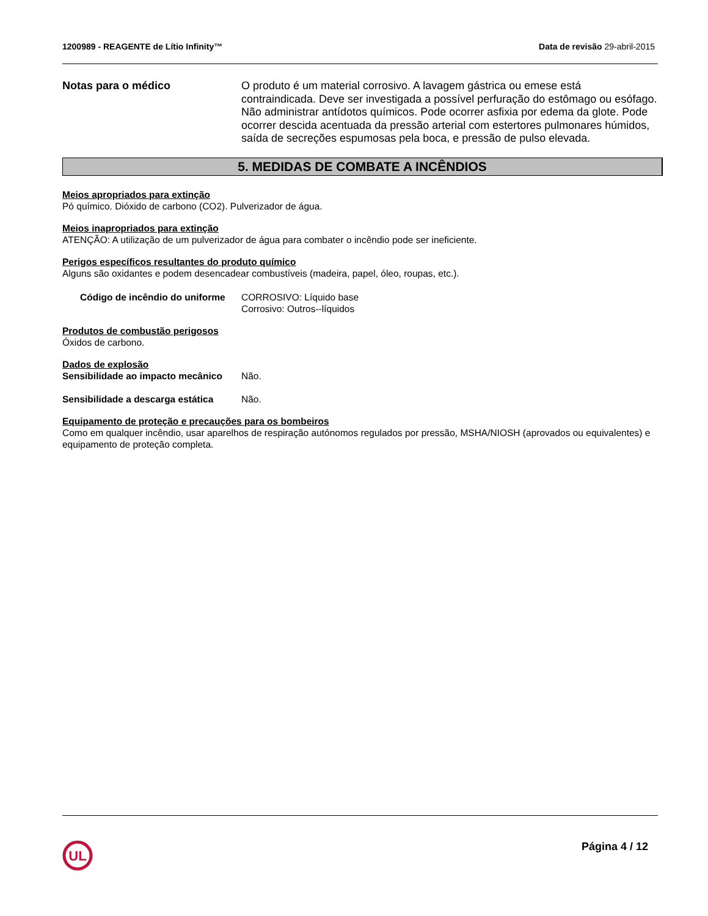1200989 - REAGENTE de Lítio Infinity™ Data de revisão 29-abril-2015
Notas para o médico O produto é um material corrosivo. A lavagem gástrica ou emese está contraindicada. Deve ser investigada a possível perfuração do estômago ou esófago. Não administrar antídotos químicos. Pode ocorrer asfixia por edema da glote. Pode ocorrer descida acentuada da pressão arterial com estertores pulmonares húmidos, saída de secreções espumosas pela boca, e pressão de pulso elevada.
5. MEDIDAS DE COMBATE A INCÊNDIOS
Meios apropriados para extinção
Pó químico. Dióxido de carbono (CO2). Pulverizador de água.
Meios inapropriados para extinção
ATENÇÃO: A utilização de um pulverizador de água para combater o incêndio pode ser ineficiente.
Perigos específicos resultantes do produto químico
Alguns são oxidantes e podem desencadear combustíveis (madeira, papel, óleo, roupas, etc.).
Código de incêndio do uniforme
CORROSIVO: Líquido base
Corrosivo: Outros--líquidos
Produtos de combustão perigosos
Óxidos de carbono.
Dados de explosão
Sensibilidade ao impacto mecânico
Não.
Sensibilidade a descarga estática
Não.
Equipamento de proteção e precauções para os bombeiros
Como em qualquer incêndio, usar aparelhos de respiração autónomos regulados por pressão, MSHA/NIOSH (aprovados ou equivalentes) e equipamento de proteção completa.
UL
Página 4 / 12